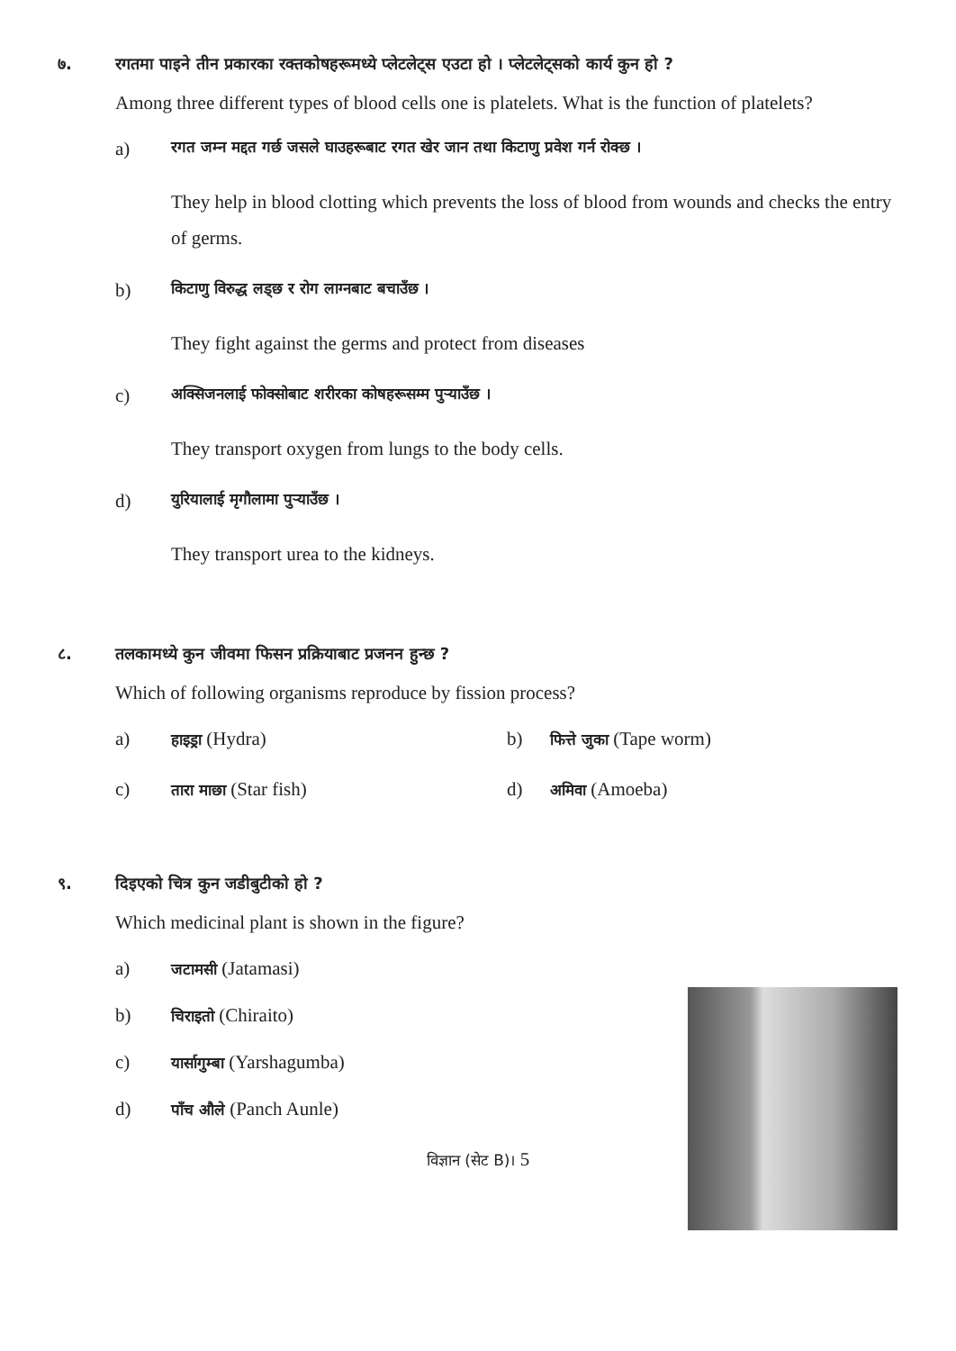७. रगतमा पाइने तीन प्रकारका रक्तकोषहरूमध्ये प्लेटलेट्स एउटा हो । प्लेटलेट्सको कार्य कुन हो ?
Among three different types of blood cells one is platelets. What is the function of platelets?
a) रगत जम्न मद्दत गर्छ जसले घाउहरूबाट रगत खेर जान तथा किटाणु प्रवेश गर्न रोक्छ ।
They help in blood clotting which prevents the loss of blood from wounds and checks the entry of germs.
b) किटाणु विरुद्ध लड्छ र रोग लाग्नबाट बचाउँछ ।
They fight against the germs and protect from diseases
c) अक्सिजनलाई फोक्सोबाट शरीरका कोषहरूसम्म पुऱ्याउँछ ।
They transport oxygen from lungs to the body cells.
d) युरियालाई मृगौलामा पुऱ्याउँछ ।
They transport urea to the kidneys.
८. तलकामध्ये कुन जीवमा फिसन प्रक्रियाबाट प्रजनन हुन्छ ?
Which of following organisms reproduce by fission process?
a) हाइड्रा (Hydra) b) फित्ते जुका (Tape worm)
c) तारा माछा (Star fish) d) अमिवा (Amoeba)
९. दिइएको चित्र कुन जडीबुटीको हो ?
Which medicinal plant is shown in the figure?
a) जटामसी (Jatamasi)
b) चिराइतो (Chiraito)
c) यार्सागुम्बा (Yarshagumba)
d) पाँच औले (Panch Aunle)
विज्ञान (सेट B)। 5